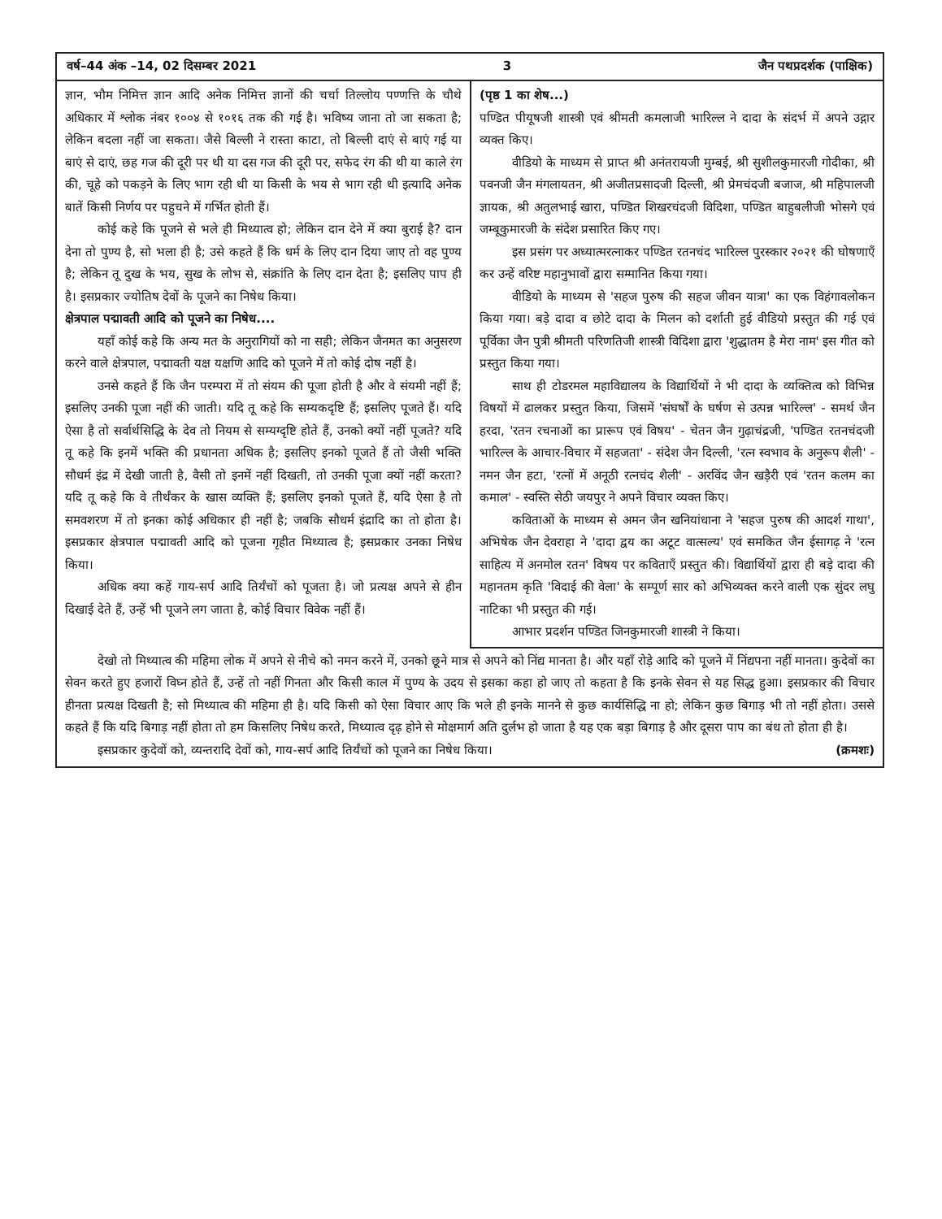वर्ष–44 अंक –14, 02 दिसम्बर 2021 3 जैन पथप्रदर्शक (पाक्षिक)
ज्ञान, भौम निमित्त ज्ञान आदि अनेक निमित्त ज्ञानों की चर्चा तिल्लोय पण्णत्ति के चौथे अधिकार में श्लोक नंबर १००४ से १०१६ तक की गई है। भविष्य जाना तो जा सकता है; लेकिन बदला नहीं जा सकता। जैसे बिल्ली ने रास्ता काटा, तो बिल्ली दाएं से बाएं गई या बाएं से दाएं, छह गज की दूरी पर थी या दस गज की दूरी पर, सफेद रंग की थी या काले रंग की, चूहे को पकड़ने के लिए भाग रही थी या किसी के भय से भाग रही थी इत्यादि अनेक बातें किसी निर्णय पर पहुचने में गर्भित होती हैं।
कोई कहे कि पूजने से भले ही मिथ्यात्व हो; लेकिन दान देने में क्या बुराई है? दान देना तो पुण्य है, सो भला ही है; उसे कहते हैं कि धर्म के लिए दान दिया जाए तो वह पुण्य है; लेकिन तू दुख के भय, सुख के लोभ से, संक्रांति के लिए दान देता है; इसलिए पाप ही है। इसप्रकार ज्योतिष देवों के पूजने का निषेध किया।
क्षेत्रपाल पद्मावती आदि को पूजने का निषेध....
यहाँ कोई कहे कि अन्य मत के अनुरागियों को ना सही; लेकिन जैनमत का अनुसरण करने वाले क्षेत्रपाल, पद्मावती यक्ष यक्षणि आदि को पूजने में तो कोई दोष नहीं है।
उनसे कहते हैं कि जैन परम्परा में तो संयम की पूजा होती है और वे संयमी नहीं हैं; इसलिए उनकी पूजा नहीं की जाती। यदि तू कहे कि सम्यकदृष्टि हैं; इसलिए पूजते हैं। यदि ऐसा है तो सर्वार्थसिद्धि के देव तो नियम से सम्यग्दृष्टि होते हैं, उनको क्यों नहीं पूजते? यदि तू कहे कि इनमें भक्ति की प्रधानता अधिक है; इसलिए इनको पूजते हैं तो जैसी भक्ति सौधर्म इंद्र में देखी जाती है, वैसी तो इनमें नहीं दिखती, तो उनकी पूजा क्यों नहीं करता? यदि तू कहे कि वे तीर्थंकर के खास व्यक्ति हैं; इसलिए इनको पूजते हैं, यदि ऐसा है तो समवशरण में तो इनका कोई अधिकार ही नहीं है; जबकि सौधर्म इंद्रादि का तो होता है। इसप्रकार क्षेत्रपाल पद्मावती आदि को पूजना गृहीत मिथ्यात्व है; इसप्रकार उनका निषेध किया।
अधिक क्या कहें गाय-सर्प आदि तिर्यंचों को पूजता है। जो प्रत्यक्ष अपने से हीन दिखाई देते हैं, उन्हें भी पूजने लग जाता है, कोई विचार विवेक नहीं हैं।
(पृष्ठ 1 का शेष...)
पण्डित पीयूषजी शास्त्री एवं श्रीमती कमलाजी भारिल्ल ने दादा के संदर्भ में अपने उद्गार व्यक्त किए।
वीडियो के माध्यम से प्राप्त श्री अनंतरायजी मुम्बई, श्री सुशीलकुमारजी गोदीका, श्री पवनजी जैन मंगलायतन, श्री अजीतप्रसादजी दिल्ली, श्री प्रेमचंदजी बजाज, श्री महिपालजी ज्ञायक, श्री अतुलभाई खारा, पण्डित शिखरचंदजी विदिशा, पण्डित बाहुबलीजी भोसगे एवं जम्बूकुमारजी के संदेश प्रसारित किए गए।
इस प्रसंग पर अध्यात्मरत्नाकर पण्डित रतनचंद भारिल्ल पुरस्कार २०२१ की घोषणाएँ कर उन्हें वरिष्ट महानुभावों द्वारा सम्मानित किया गया।
वीडियो के माध्यम से 'सहज पुरुष की सहज जीवन यात्रा' का एक विहंगावलोकन किया गया। बड़े दादा व छोटे दादा के मिलन को दर्शाती हुई वीडियो प्रस्तुत की गई एवं पूर्विका जैन पुत्री श्रीमती परिणतिजी शास्त्री विदिशा द्वारा 'शुद्धातम है मेरा नाम' इस गीत को प्रस्तुत किया गया।
साथ ही टोडरमल महाविद्यालय के विद्यार्थियों ने भी दादा के व्यक्तित्व को विभिन्न विषयों में ढालकर प्रस्तुत किया, जिसमें 'संघर्षों के घर्षण से उत्पन्न भारिल्ल' - समर्थ जैन हरदा, 'रतन रचनाओं का प्रारूप एवं विषय' - चेतन जैन गुढ़ाचंद्रजी, 'पण्डित रतनचंदजी भारिल्ल के आचार-विचार में सहजता' - संदेश जैन दिल्ली, 'रत्न स्वभाव के अनुरूप शैली' - नमन जैन हटा, 'रत्नों में अनूठी रत्नचंद शैली' - अरविंद जैन खड़ैरी एवं 'रतन कलम का कमाल' - स्वस्ति सेठी जयपुर ने अपने विचार व्यक्त किए।
कविताओं के माध्यम से अमन जैन खनियांधाना ने 'सहज पुरुष की आदर्श गाथा', अभिषेक जैन देवराहा ने 'दादा द्वय का अटूट वात्सल्य' एवं समकित जैन ईसागढ़ ने 'रत्न साहित्य में अनमोल रतन' विषय पर कविताएँ प्रस्तुत की। विद्यार्थियों द्वारा ही बड़े दादा की महानतम कृति 'विदाई की वेला' के सम्पूर्ण सार को अभिव्यक्त करने वाली एक सुंदर लघु नाटिका भी प्रस्तुत की गई।
आभार प्रदर्शन पण्डित जिनकुमारजी शास्त्री ने किया।
देखो तो मिथ्यात्व की महिमा लोक में अपने से नीचे को नमन करने में, उनको छूने मात्र से अपने को निंद्य मानता है। और यहाँ रोड़े आदि को पूजने में निंद्यपना नहीं मानता। कुदेवों का सेवन करते हुए हजारों विघ्न होते हैं, उन्हें तो नहीं गिनता और किसी काल में पुण्य के उदय से इसका कहा हो जाए तो कहता है कि इनके सेवन से यह सिद्ध हुआ। इसप्रकार की विचार हीनता प्रत्यक्ष दिखती है; सो मिथ्यात्व की महिमा ही है। यदि किसी को ऐसा विचार आए कि भले ही इनके मानने से कुछ कार्यसिद्धि ना हो; लेकिन कुछ बिगाड़ भी तो नहीं होता। उससे कहते हैं कि यदि बिगाड़ नहीं होता तो हम किसलिए निषेध करते, मिथ्यात्व दृढ़ होने से मोक्षमार्ग अति दुर्लभ हो जाता है यह एक बड़ा बिगाड़ है और दूसरा पाप का बंध तो होता ही है।
इसप्रकार कुदेवों को, व्यन्तरादि देवों को, गाय-सर्प आदि तिर्यंचों को पूजने का निषेध किया। (क्रमशः)